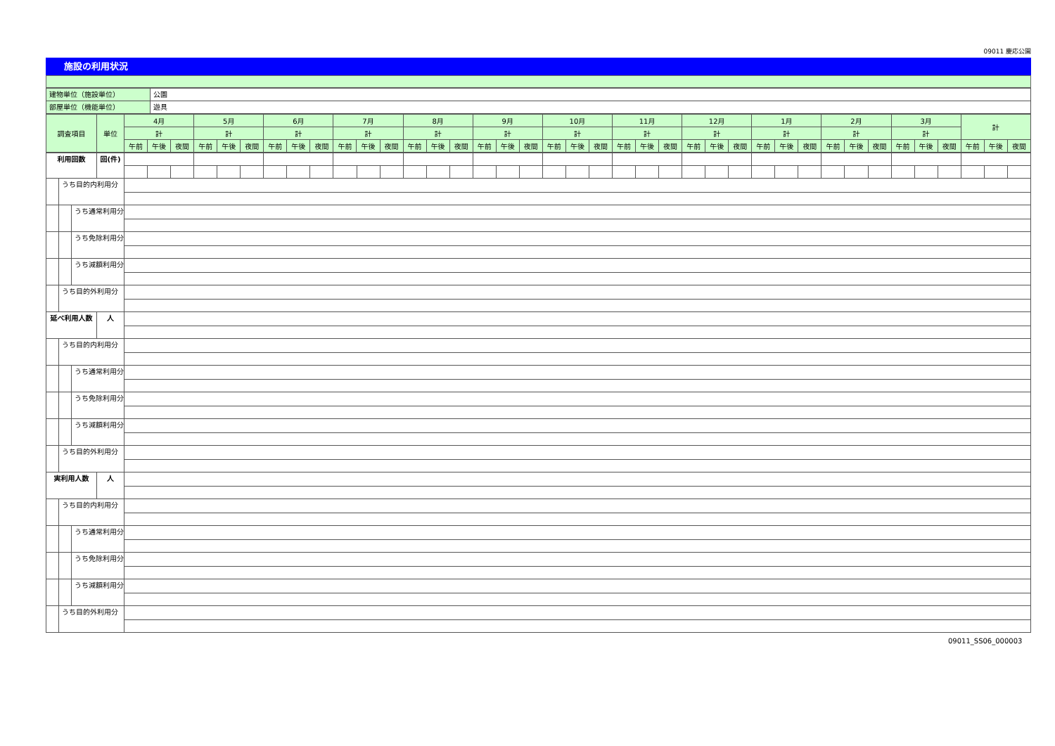09011 慶応公園
施設の利用状況
| 建物単位（施設単位） | 公園 |
| 部屋単位（機能単位） | 遊具 |
| 調査項目 | 単位 | 4月 | | | 5月 | | | 6月 | | | 7月 | | | 8月 | | | 9月 | | | 10月 | | | 11月 | | | 12月 | | | 1月 | | | 2月 | | | 3月 | | | 計 | | |
| --- | --- | --- | --- | --- | --- | --- | --- | --- | --- | --- | --- | --- | --- | --- | --- | --- | --- | --- | --- | --- | --- | --- | --- | --- | --- | --- | --- | --- | --- | --- | --- | --- | --- | --- | --- | --- | --- | --- | --- | --- |
| | | 計 | | | 計 | | | 計 | | | 計 | | | 計 | | | 計 | | | 計 | | | 計 | | | 計 | | | 計 | | | 計 | | | 計 | | | | | |
| | | 午前 | 午後 | 夜間 | 午前 | 午後 | 夜間 | 午前 | 午後 | 夜間 | 午前 | 午後 | 夜間 | 午前 | 午後 | 夜間 | 午前 | 午後 | 夜間 | 午前 | 午後 | 夜間 | 午前 | 午後 | 夜間 | 午前 | 午後 | 夜間 | 午前 | 午後 | 夜間 | 午前 | 午後 | 夜間 | 午前 | 午後 | 夜間 | 午前 | 午後 | 夜間 |
| 利用回数 | | | 回(件) | | | | | | | | | | | | | | | | | | | | | | | | | | | | | | | | | | | | | | | |
| | うち目的内利用分 | | | | | | | | | | | | | | | | | | | | | | | | | | | | | | | | | | | | | | | | | |
| | | うち通常利用分 | | | | | | | | | | | | | | | | | | | | | | | | | | | | | | | | | | | | | | | | |
| | | うち免除利用分 | | | | | | | | | | | | | | | | | | | | | | | | | | | | | | | | | | | | | | | | |
| | | うち減額利用分 | | | | | | | | | | | | | | | | | | | | | | | | | | | | | | | | | | | | | | | | |
| | うち目的外利用分 | | | | | | | | | | | | | | | | | | | | | | | | | | | | | | | | | | | | | | | | | |
| 延べ利用人数 | | | 人 | | | | | | | | | | | | | | | | | | | | | | | | | | | | | | | | | | | | | | | |
| | うち目的内利用分 | | | | | | | | | | | | | | | | | | | | | | | | | | | | | | | | | | | | | | | | | |
| | | うち通常利用分 | | | | | | | | | | | | | | | | | | | | | | | | | | | | | | | | | | | | | | | | |
| | | うち免除利用分 | | | | | | | | | | | | | | | | | | | | | | | | | | | | | | | | | | | | | | | | |
| | | うち減額利用分 | | | | | | | | | | | | | | | | | | | | | | | | | | | | | | | | | | | | | | | | |
| | うち目的外利用分 | | | | | | | | | | | | | | | | | | | | | | | | | | | | | | | | | | | | | | | | | |
| 実利用人数 | | | 人 | | | | | | | | | | | | | | | | | | | | | | | | | | | | | | | | | | | | | | | |
| | うち目的内利用分 | | | | | | | | | | | | | | | | | | | | | | | | | | | | | | | | | | | | | | | | | |
| | | うち通常利用分 | | | | | | | | | | | | | | | | | | | | | | | | | | | | | | | | | | | | | | | | |
| | | うち免除利用分 | | | | | | | | | | | | | | | | | | | | | | | | | | | | | | | | | | | | | | | | |
| | | うち減額利用分 | | | | | | | | | | | | | | | | | | | | | | | | | | | | | | | | | | | | | | | | |
| | うち目的外利用分 | | | | | | | | | | | | | | | | | | | | | | | | | | | | | | | | | | | | | | | | | |
09011_SS06_000003